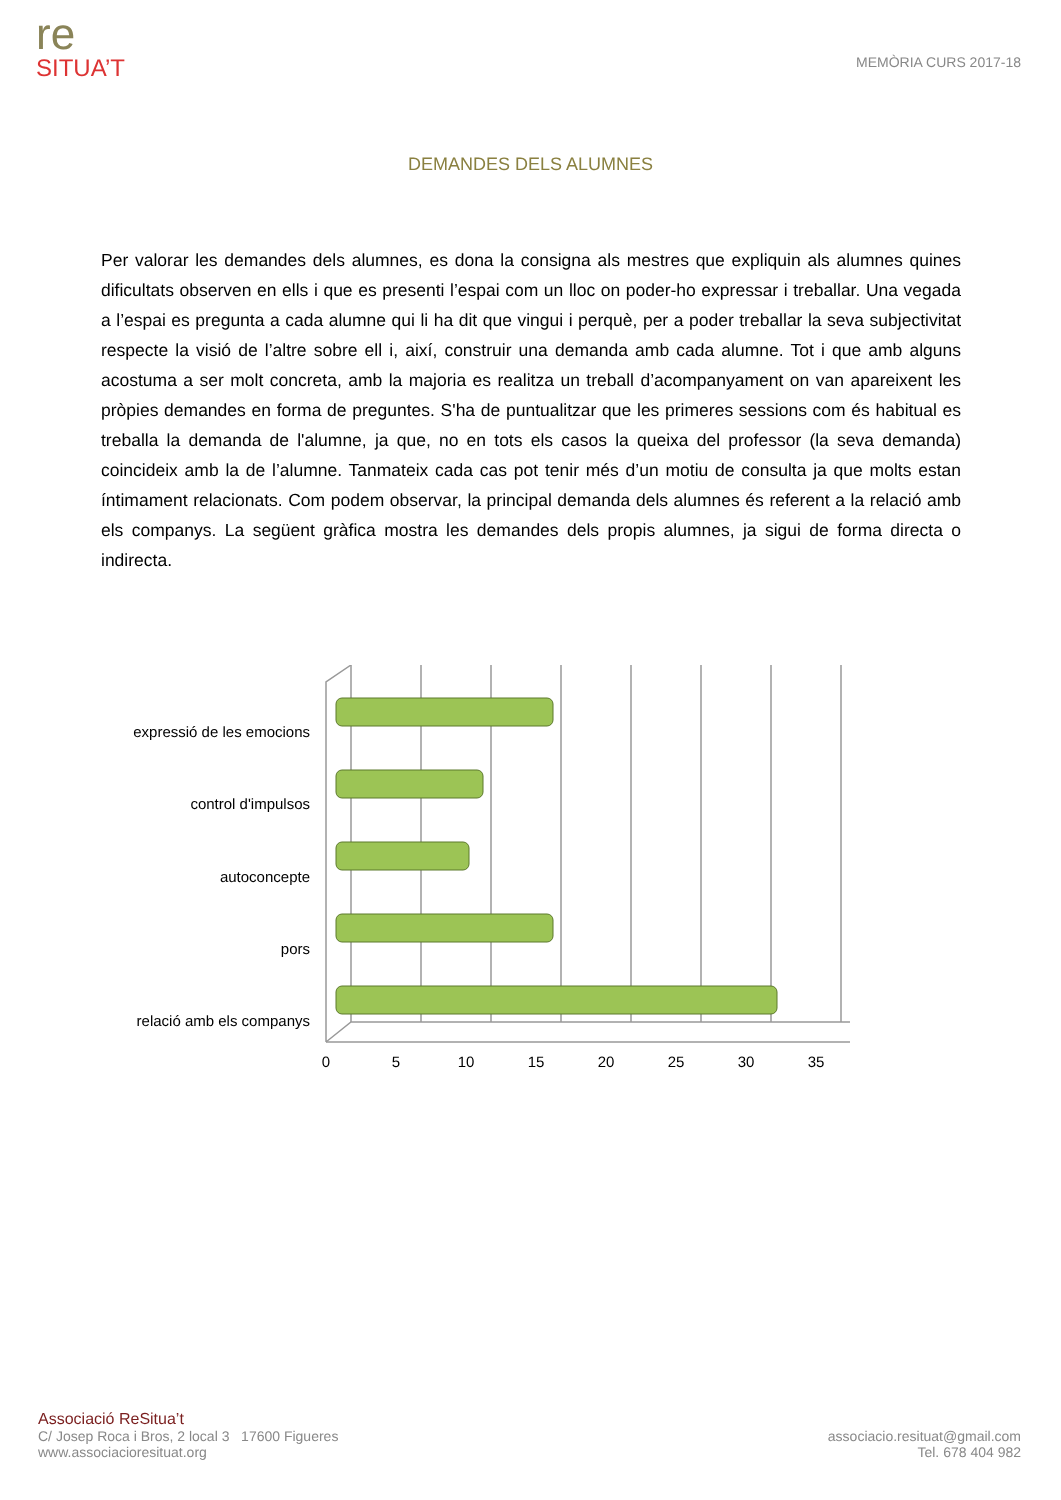re
SITUA’T
MEMÒRIA CURS 2017-18
DEMANDES DELS ALUMNES
Per valorar les demandes dels alumnes, es dona la consigna als mestres que expliquin als alumnes quines dificultats observen en ells i que es presenti l’espai com un lloc on poder-ho expressar i treballar. Una vegada a l’espai es pregunta a cada alumne qui li ha dit que vingui i perquè, per a poder treballar la seva subjectivitat respecte la visió de l’altre sobre ell i, així, construir una demanda amb cada alumne. Tot i que amb alguns acostuma a ser molt concreta, amb la majoria es realitza un treball d’acompanyament on van apareixent les pròpies demandes en forma de preguntes. S'ha de puntualitzar que les primeres sessions com és habitual es treballa la demanda de l'alumne, ja que, no en tots els casos la queixa del professor (la seva demanda) coincideix amb la de l’alumne. Tanmateix cada cas pot tenir més d’un motiu de consulta ja que molts estan íntimament relacionats. Com podem observar, la principal demanda dels alumnes és referent a la relació amb els companys. La següent gràfica mostra les demandes dels propis alumnes, ja sigui de forma directa o indirecta.
expressió de les emocions
control d'impulsos
autoconcepte
pors
relació amb els companys
0
5
10
15
20
25
30
35
Associació ReSitua’t
C/ Josep Roca i Bros, 2 local 3 17600 Figueres
www.associacioresituat.org
associacio.resituat@gmail.com
Tel. 678 404 982